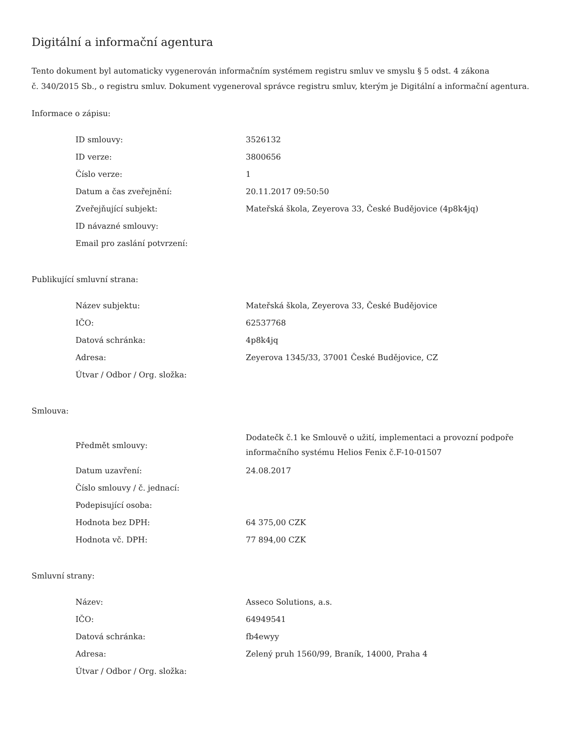Digitální a informační agentura
Tento dokument byl automaticky vygenerován informačním systémem registru smluv ve smyslu § 5 odst. 4 zákona
č. 340/2015 Sb., o registru smluv. Dokument vygeneroval správce registru smluv, kterým je Digitální a informační agentura.
Informace o zápisu:
| ID smlouvy: | 3526132 |
| ID verze: | 3800656 |
| Číslo verze: | 1 |
| Datum a čas zveřejnění: | 20.11.2017 09:50:50 |
| Zveřejňující subjekt: | Mateřská škola, Zeyerova 33, České Budějovice (4p8k4jq) |
| ID návazné smlouvy: | |
| Email pro zaslání potvrzení: | |
Publikující smluvní strana:
| Název subjektu: | Mateřská škola, Zeyerova 33, České Budějovice |
| IČO: | 62537768 |
| Datová schránka: | 4p8k4jq |
| Adresa: | Zeyerova 1345/33, 37001 České Budějovice, CZ |
| Útvar / Odbor / Org. složka: | |
Smlouva:
| Předmět smlouvy: | Dodatečk č.1 ke Smlouvě o užití, implementaci a provozní podpoře informačního systému Helios Fenix č.F-10-01507 |
| Datum uzavření: | 24.08.2017 |
| Číslo smlouvy / č. jednací: | |
| Podepisující osoba: | |
| Hodnota bez DPH: | 64 375,00 CZK |
| Hodnota vč. DPH: | 77 894,00 CZK |
Smluvní strany:
| Název: | Asseco Solutions, a.s. |
| IČO: | 64949541 |
| Datová schránka: | fb4ewyy |
| Adresa: | Zelený pruh 1560/99, Braník, 14000, Praha 4 |
| Útvar / Odbor / Org. složka: | |